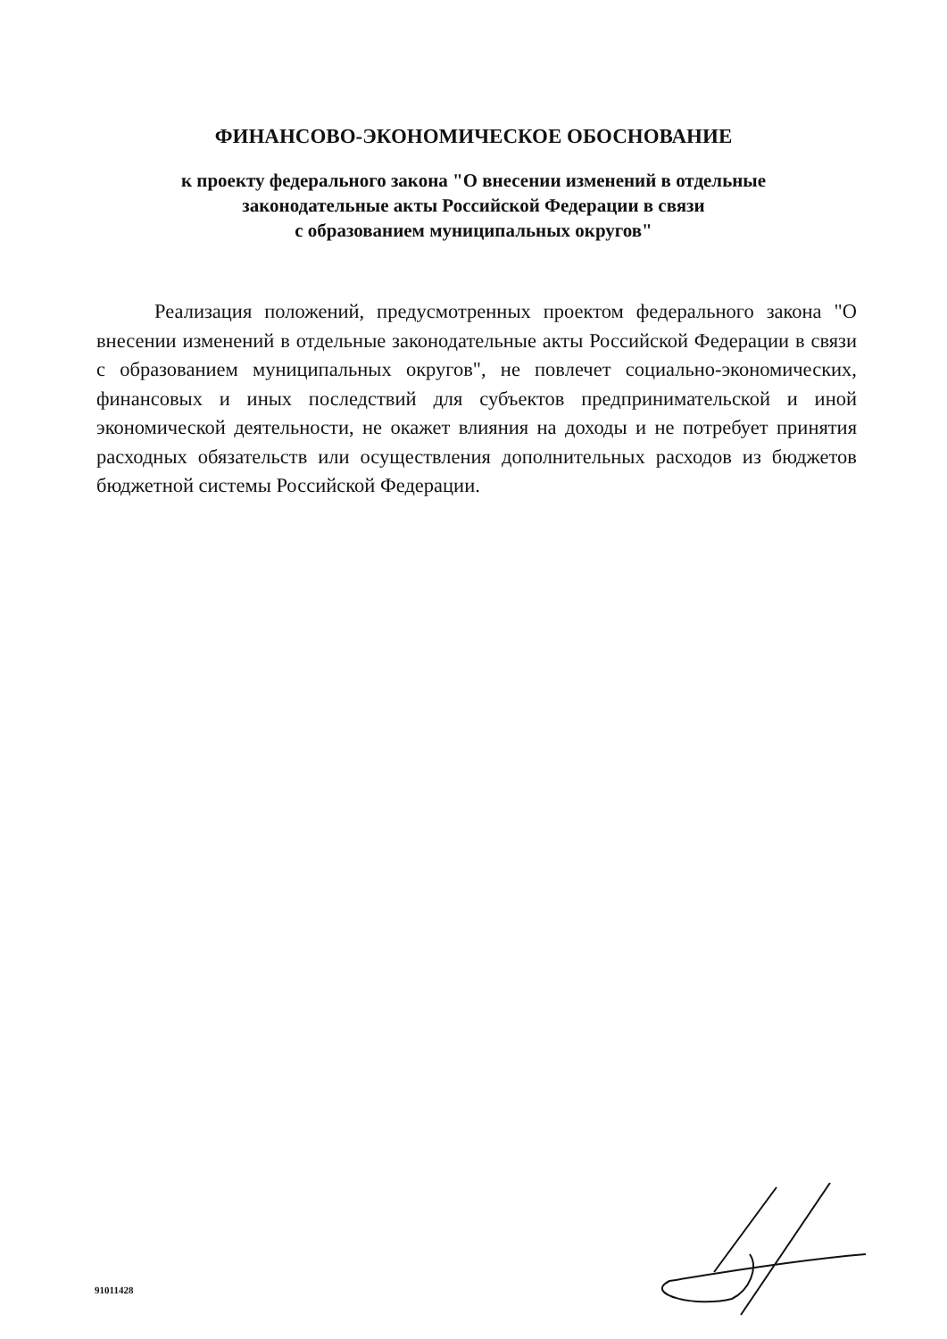ФИНАНСОВО-ЭКОНОМИЧЕСКОЕ ОБОСНОВАНИЕ
к проекту федерального закона "О внесении изменений в отдельные
законодательные акты Российской Федерации в связи
с образованием муниципальных округов"
Реализация положений, предусмотренных проектом федерального закона "О внесении изменений в отдельные законодательные акты Российской Федерации в связи с образованием муниципальных округов", не повлечет социально-экономических, финансовых и иных последствий для субъектов предпринимательской и иной экономической деятельности, не окажет влияния на доходы и не потребует принятия расходных обязательств или осуществления дополнительных расходов из бюджетов бюджетной системы Российской Федерации.
91011428